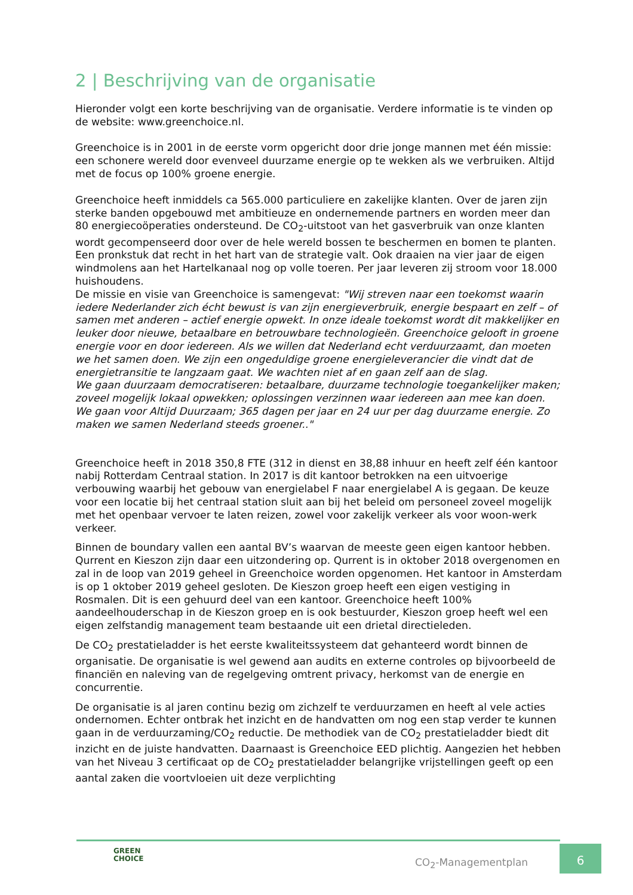2 | Beschrijving van de organisatie
Hieronder volgt een korte beschrijving van de organisatie. Verdere informatie is te vinden op de website: www.greenchoice.nl.
Greenchoice is in 2001 in de eerste vorm opgericht door drie jonge mannen met één missie: een schonere wereld door evenveel duurzame energie op te wekken als we verbruiken. Altijd met de focus op 100% groene energie.
Greenchoice heeft inmiddels ca 565.000 particuliere en zakelijke klanten. Over de jaren zijn sterke banden opgebouwd met ambitieuze en ondernemende partners en worden meer dan 80 energiecoöperaties ondersteund. De CO<sub>2</sub>-uitstoot van het gasverbruik van onze klanten wordt gecompenseerd door over de hele wereld bossen te beschermen en bomen te planten. Een pronkstuk dat recht in het hart van de strategie valt. Ook draaien na vier jaar de eigen windmolens aan het Hartelkanaal nog op volle toeren. Per jaar leveren zij stroom voor 18.000 huishoudens.
De missie en visie van Greenchoice is samengevat: "Wij streven naar een toekomst waarin iedere Nederlander zich écht bewust is van zijn energieverbruik, energie bespaart en zelf – of samen met anderen – actief energie opwekt. In onze ideale toekomst wordt dit makkelijker en leuker door nieuwe, betaalbare en betrouwbare technologieën. Greenchoice gelooft in groene energie voor en door iedereen. Als we willen dat Nederland echt verduurzaamt, dan moeten we het samen doen. We zijn een ongeduldige groene energieleverancier die vindt dat de energietransitie te langzaam gaat. We wachten niet af en gaan zelf aan de slag.
We gaan duurzaam democratiseren: betaalbare, duurzame technologie toegankelijker maken; zoveel mogelijk lokaal opwekken; oplossingen verzinnen waar iedereen aan mee kan doen.
We gaan voor Altijd Duurzaam; 365 dagen per jaar en 24 uur per dag duurzame energie. Zo maken we samen Nederland steeds groener.."
Greenchoice heeft in 2018 350,8 FTE (312 in dienst en 38,88 inhuur en heeft zelf één kantoor nabij Rotterdam Centraal station. In 2017 is dit kantoor betrokken na een uitvoerige verbouwing waarbij het gebouw van energielabel F naar energielabel A is gegaan. De keuze voor een locatie bij het centraal station sluit aan bij het beleid om personeel zoveel mogelijk met het openbaar vervoer te laten reizen, zowel voor zakelijk verkeer als voor woon-werk verkeer.
Binnen de boundary vallen een aantal BV’s waarvan de meeste geen eigen kantoor hebben. Qurrent en Kieszon zijn daar een uitzondering op. Qurrent is in oktober 2018 overgenomen en zal in de loop van 2019 geheel in Greenchoice worden opgenomen. Het kantoor in Amsterdam is op 1 oktober 2019 geheel gesloten. De Kieszon groep heeft een eigen vestiging in Rosmalen. Dit is een gehuurd deel van een kantoor. Greenchoice heeft 100% aandeelhouderschap in de Kieszon groep en is ook bestuurder, Kieszon groep heeft wel een eigen zelfstandig management team bestaande uit een drietal directieleden.
De CO<sub>2</sub> prestatieladder is het eerste kwaliteitssysteem dat gehanteerd wordt binnen de organisatie. De organisatie is wel gewend aan audits en externe controles op bijvoorbeeld de financiën en naleving van de regelgeving omtrent privacy, herkomst van de energie en concurrentie.
De organisatie is al jaren continu bezig om zichzelf te verduurzamen en heeft al vele acties ondernomen. Echter ontbrak het inzicht en de handvatten om nog een stap verder te kunnen gaan in de verduurzaming/CO<sub>2</sub> reductie. De methodiek van de CO<sub>2</sub> prestatieladder biedt dit inzicht en de juiste handvatten. Daarnaast is Greenchoice EED plichtig. Aangezien het hebben van het Niveau 3 certificaat op de CO<sub>2</sub> prestatieladder belangrijke vrijstellingen geeft op een aantal zaken die voortvloeien uit deze verplichting
GREEN
CHOICE
CO<sub>2</sub>-Managementplan
6